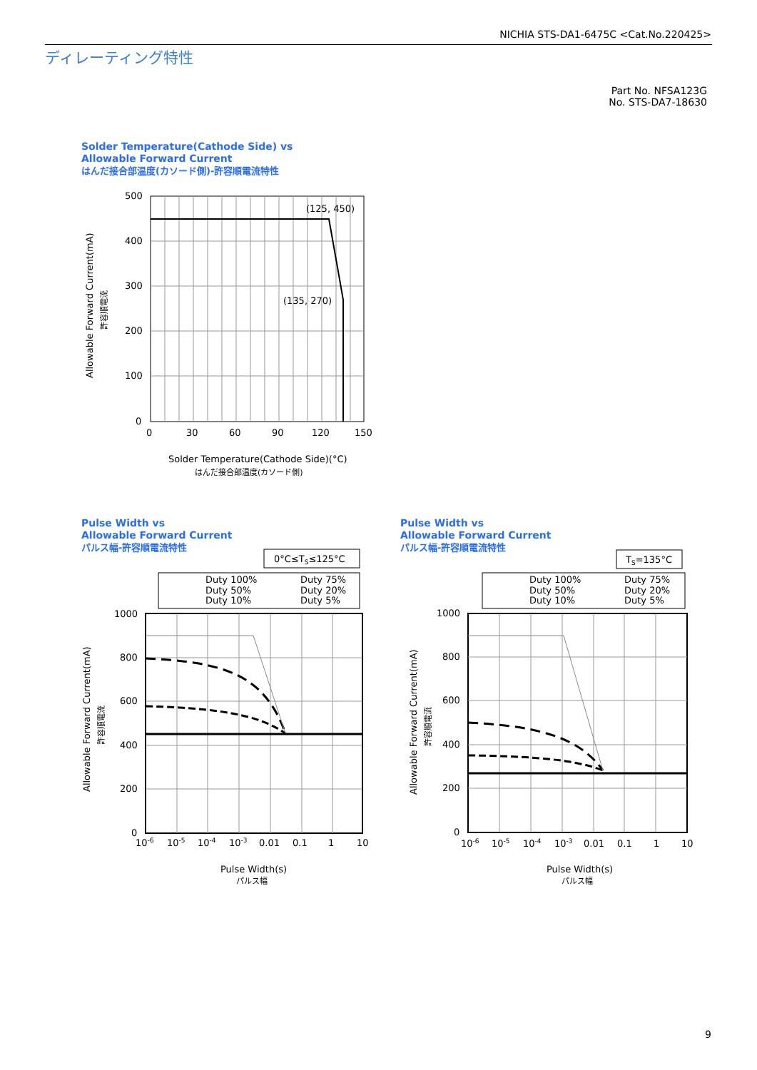NICHIA STS-DA1-6475C <Cat.No.220425>
ディレーティング特性
Part No. NFSA123G
No. STS-DA7-18630
Solder Temperature(Cathode Side) vs
Allowable Forward Current
はんだ接合部温度(カソード側)-許容順電流特性
(125, 450)
(135, 270)
500
400
300
200
100
0
0
30
60
90
120
150
Solder Temperature(Cathode Side)(°C)
はんだ接合部温度(カソード側)
Allowable Forward Current(mA)
許容順電流
Pulse Width vs
Allowable Forward Current
パルス幅-許容順電流特性
Pulse Width vs
Allowable Forward Current
パルス幅-許容順電流特性
0°C≤TS≤125°C
Duty 100%
Duty 75%
Duty 50%
Duty 20%
Duty 10%
Duty 5%
1000
800
600
400
200
0
10-6
10-5
10-4
10-3
0.01
0.1
1
10
Pulse Width(s)
パルス幅
Allowable Forward Current(mA)
許容順電流
TS=135°C
Duty 100%
Duty 75%
Duty 50%
Duty 20%
Duty 10%
Duty 5%
1000
800
600
400
200
0
10-6
10-5
10-4
10-3
0.01
0.1
1
10
Pulse Width(s)
パルス幅
Allowable Forward Current(mA)
許容順電流
9